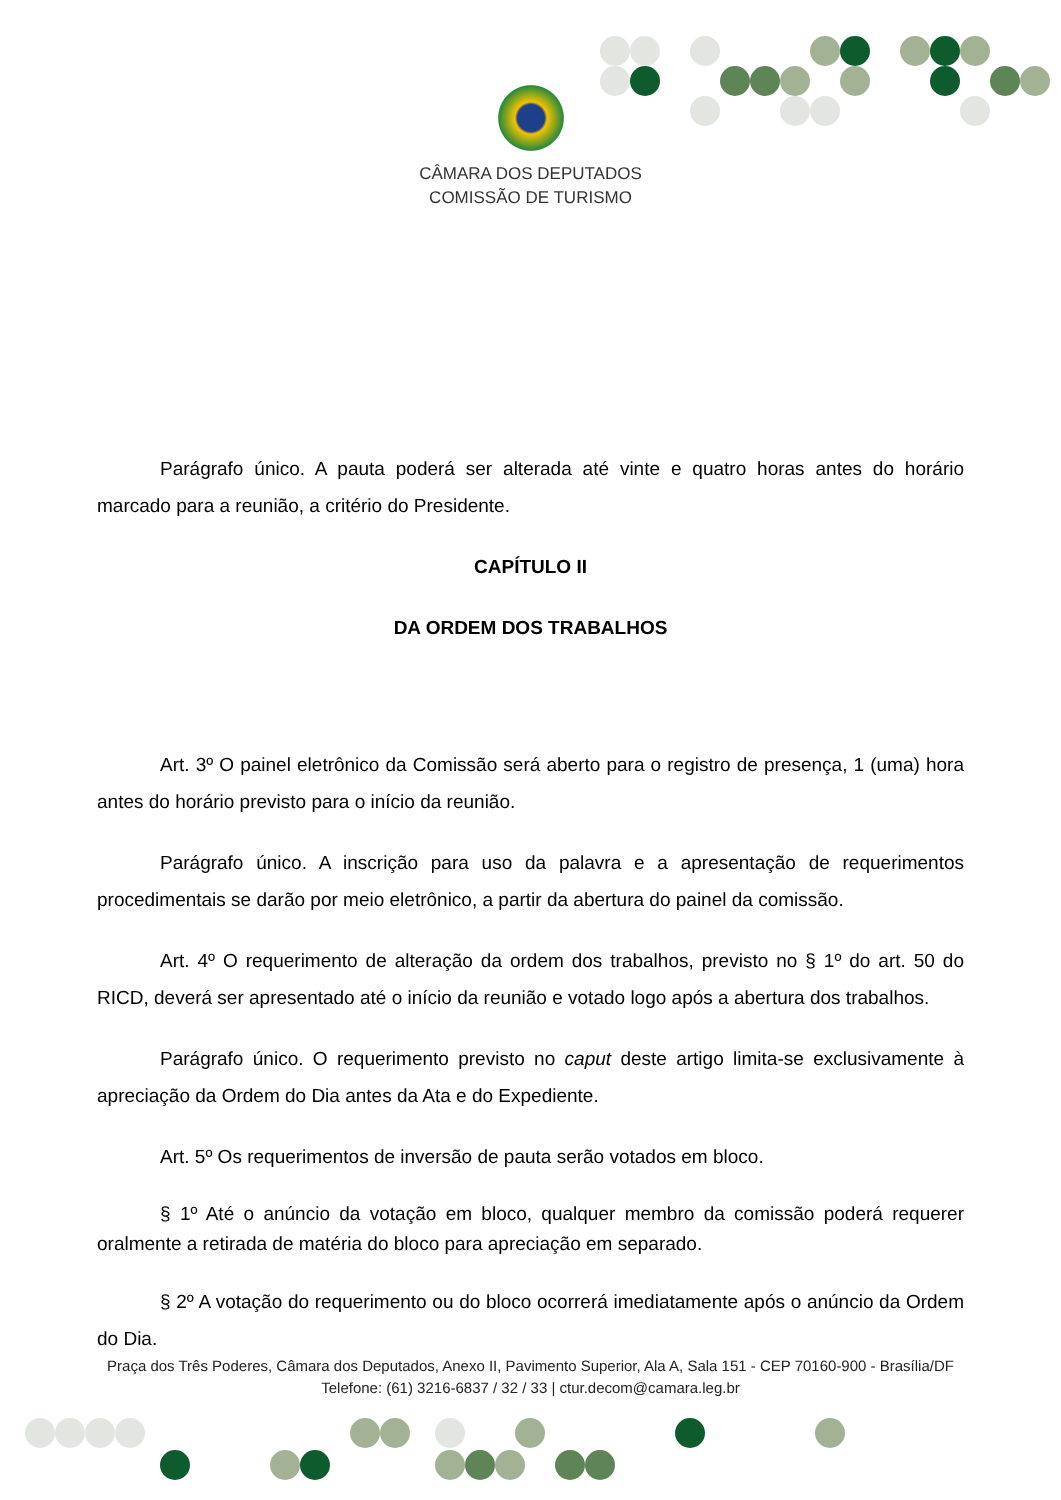CÂMARA DOS DEPUTADOS
COMISSÃO DE TURISMO
Parágrafo único. A pauta poderá ser alterada até vinte e quatro horas antes do horário marcado para a reunião, a critério do Presidente.
CAPÍTULO II
DA ORDEM DOS TRABALHOS
Art. 3º O painel eletrônico da Comissão será aberto para o registro de presença, 1 (uma) hora antes do horário previsto para o início da reunião.
Parágrafo único. A inscrição para uso da palavra e a apresentação de requerimentos procedimentais se darão por meio eletrônico, a partir da abertura do painel da comissão.
Art. 4º O requerimento de alteração da ordem dos trabalhos, previsto no § 1º do art. 50 do RICD, deverá ser apresentado até o início da reunião e votado logo após a abertura dos trabalhos.
Parágrafo único. O requerimento previsto no caput deste artigo limita-se exclusivamente à apreciação da Ordem do Dia antes da Ata e do Expediente.
Art. 5º Os requerimentos de inversão de pauta serão votados em bloco.
§ 1º Até o anúncio da votação em bloco, qualquer membro da comissão poderá requerer oralmente a retirada de matéria do bloco para apreciação em separado.
§ 2º A votação do requerimento ou do bloco ocorrerá imediatamente após o anúncio da Ordem do Dia.
Praça dos Três Poderes, Câmara dos Deputados, Anexo II, Pavimento Superior, Ala A, Sala 151 - CEP 70160-900 - Brasília/DF
Telefone: (61) 3216-6837 / 32 / 33 | ctur.decom@camara.leg.br